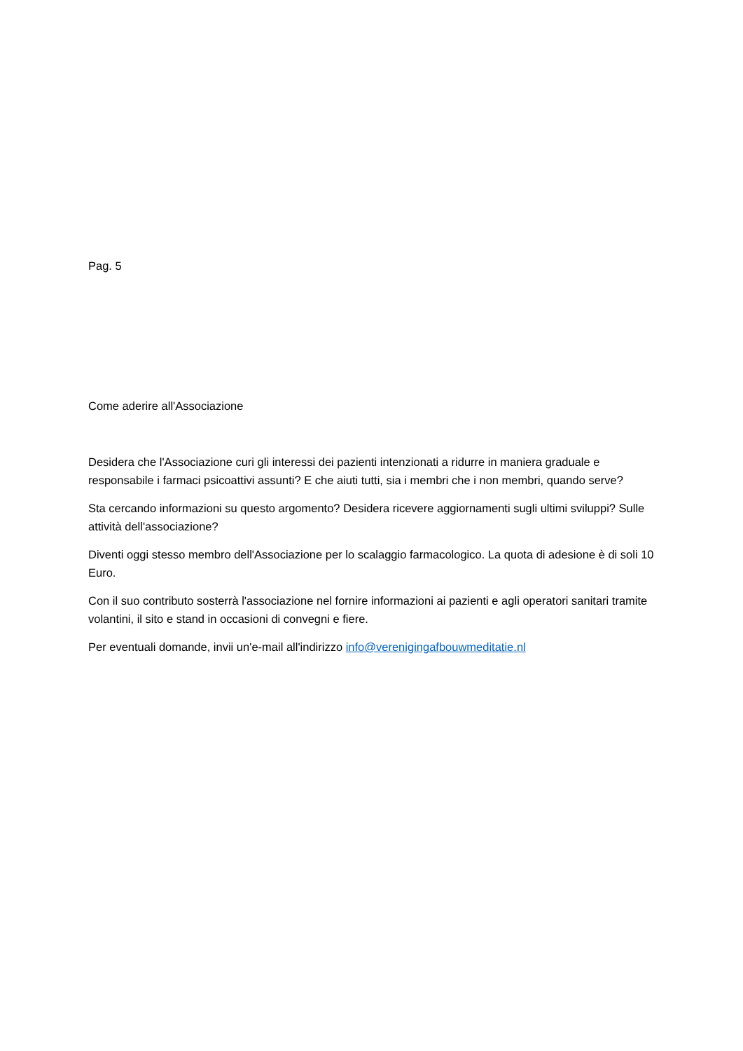Pag. 5
Come aderire all'Associazione
Desidera che l'Associazione curi gli interessi dei pazienti intenzionati a ridurre in maniera graduale e responsabile i farmaci psicoattivi assunti? E che aiuti tutti, sia i membri che i non membri, quando serve?
Sta cercando informazioni su questo argomento? Desidera ricevere aggiornamenti sugli ultimi sviluppi? Sulle attività dell'associazione?
Diventi oggi stesso membro dell'Associazione per lo scalaggio farmacologico. La quota di adesione è di soli 10 Euro.
Con il suo contributo sosterrà l'associazione nel fornire informazioni ai pazienti e agli operatori sanitari tramite volantini, il sito e stand in occasioni di convegni e fiere.
Per eventuali domande, invii un'e-mail all'indirizzo info@verenigingafbouwmeditatie.nl